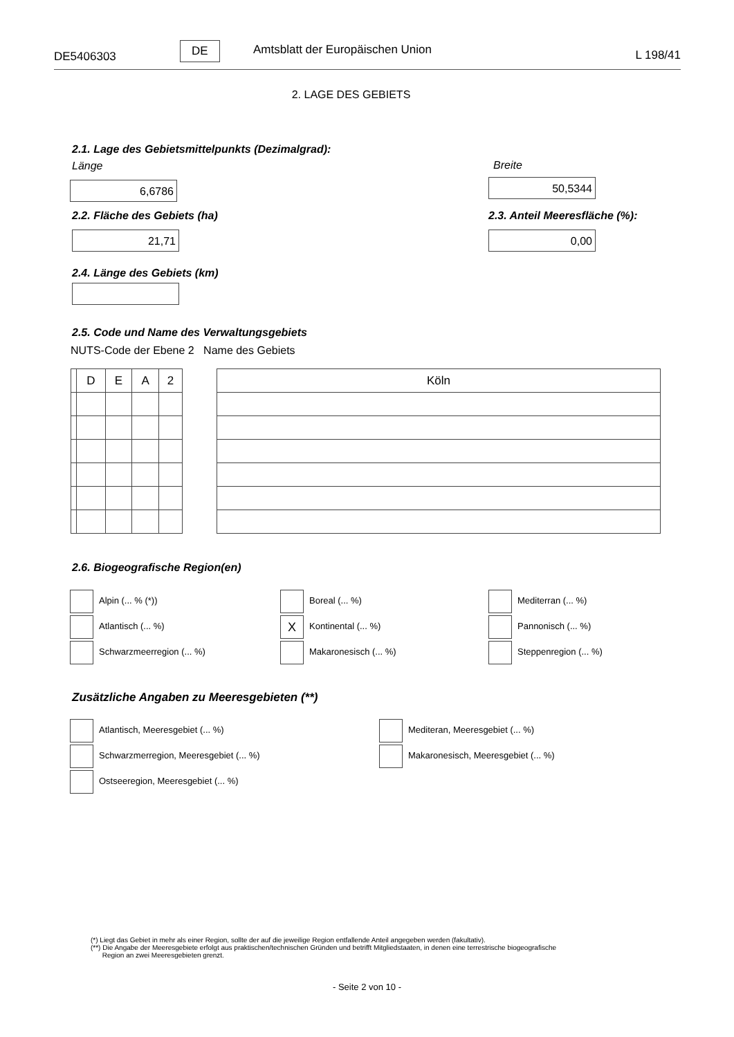DE5406303
DE Amtsblatt der Europäischen Union L 198/41
2. LAGE DES GEBIETS
2.1. Lage des Gebietsmittelpunkts (Dezimalgrad):
Länge
6,6786
Breite
50,5344
2.2. Fläche des Gebiets (ha)
21,71
2.3. Anteil Meeresfläche (%):
0,00
2.4. Länge des Gebiets (km)
2.5. Code und Name des Verwaltungsgebiets
NUTS-Code der Ebene 2 Name des Gebiets
| | D | E | A | 2 |
| Köln |
2.6. Biogeografische Region(en)
Alpin (... % (*))
Boreal (... %)
Mediterran (... %)
Atlantisch (... %)
X Kontinental (... %)
Pannonisch (... %)
Schwarzmeerregion (... %)
Makaronesisch (... %)
Steppenregion (... %)
Zusätzliche Angaben zu Meeresgebieten (**)
Atlantisch, Meeresgebiet (... %)
Mediteran, Meeresgebiet (... %)
Schwarzmerregion, Meeresgebiet (... %)
Makaronesisch, Meeresgebiet (... %)
Ostseeregion, Meeresgebiet (... %)
(*) Liegt das Gebiet in mehr als einer Region, sollte der auf die jeweilige Region entfallende Anteil angegeben werden (fakultativ).
(**) Die Angabe der Meeresgebiete erfolgt aus praktischen/technischen Gründen und betrifft Mitgliedstaaten, in denen eine terrestrische biogeografische
Region an zwei Meeresgebieten grenzt.
- Seite 2 von 10 -